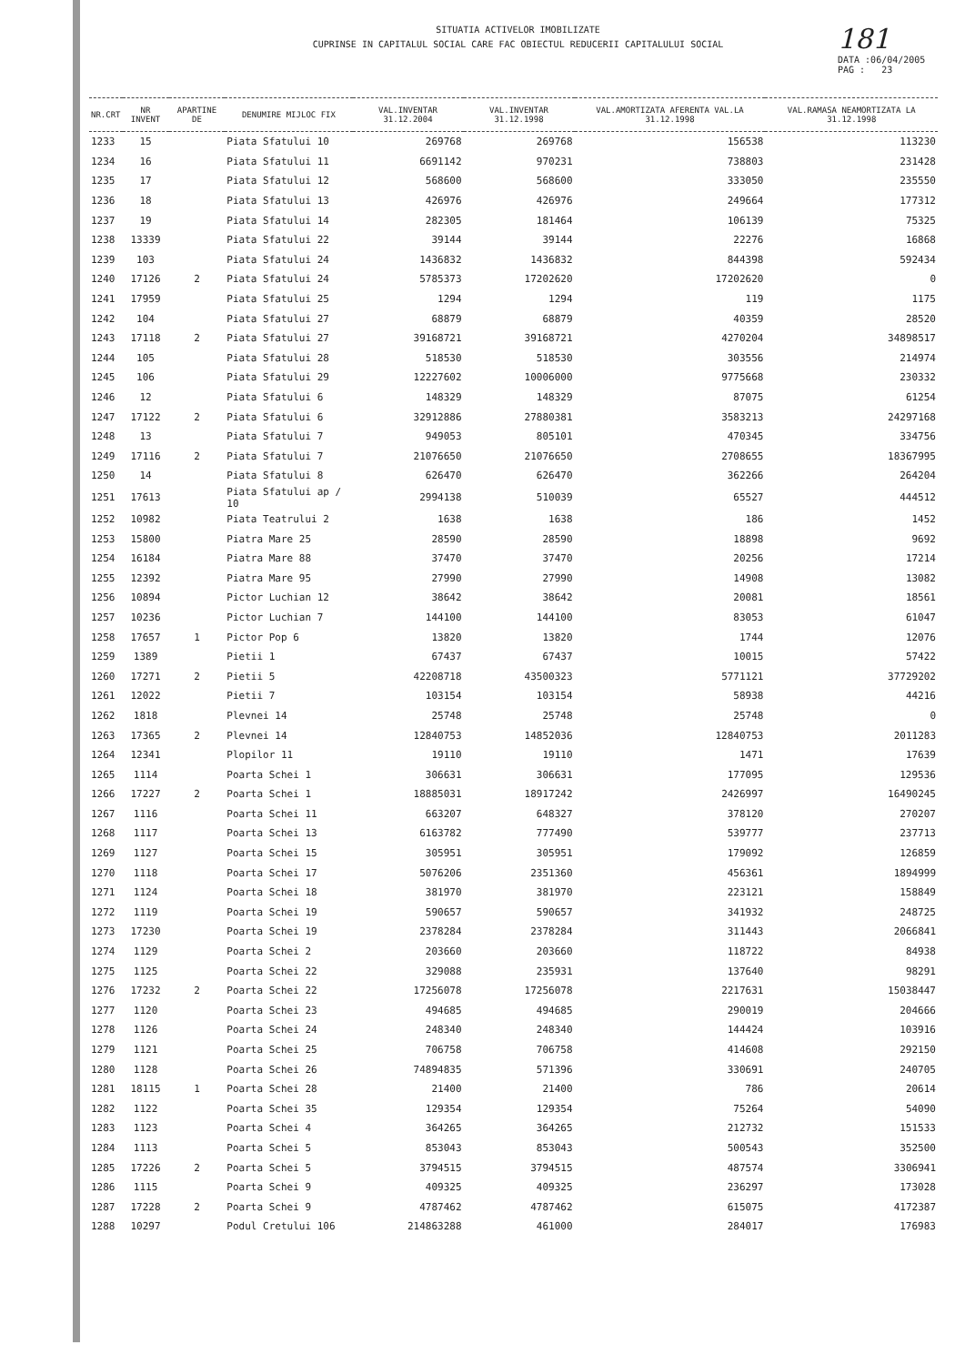SITUATIA ACTIVELOR IMOBILIZATE
CUPRINSE IN CAPITALUL SOCIAL CARE FAC OBIECTUL REDUCERII CAPITALULUI SOCIAL
181
DATA :06/04/2005
PAG : 23
| NR.CRT | NR INVENT | APARTINE DE | DENUMIRE MIJLOC FIX | VAL.INVENTAR 31.12.2004 | VAL.INVENTAR 31.12.1998 | VAL.AMORTIZATA AFERENTA VAL.LA 31.12.1998 | VAL.RAMASA NEAMORTIZATA LA 31.12.1998 |
| --- | --- | --- | --- | --- | --- | --- | --- |
| 1233 | 15 | | Piata Sfatului 10 | 269768 | 269768 | 156538 | 113230 |
| 1234 | 16 | | Piata Sfatului 11 | 6691142 | 970231 | 738803 | 231428 |
| 1235 | 17 | | Piata Sfatului 12 | 568600 | 568600 | 333050 | 235550 |
| 1236 | 18 | | Piata Sfatului 13 | 426976 | 426976 | 249664 | 177312 |
| 1237 | 19 | | Piata Sfatului 14 | 282305 | 181464 | 106139 | 75325 |
| 1238 | 13339 | | Piata Sfatului 22 | 39144 | 39144 | 22276 | 16868 |
| 1239 | 103 | | Piata Sfatului 24 | 1436832 | 1436832 | 844398 | 592434 |
| 1240 | 17126 | 2 | Piata Sfatului 24 | 5785373 | 17202620 | 17202620 | 0 |
| 1241 | 17959 | | Piata Sfatului 25 | 1294 | 1294 | 119 | 1175 |
| 1242 | 104 | | Piata Sfatului 27 | 68879 | 68879 | 40359 | 28520 |
| 1243 | 17118 | 2 | Piata Sfatului 27 | 39168721 | 39168721 | 4270204 | 34898517 |
| 1244 | 105 | | Piata Sfatului 28 | 518530 | 518530 | 303556 | 214974 |
| 1245 | 106 | | Piata Sfatului 29 | 12227602 | 10006000 | 9775668 | 230332 |
| 1246 | 12 | | Piata Sfatului 6 | 148329 | 148329 | 87075 | 61254 |
| 1247 | 17122 | 2 | Piata Sfatului 6 | 32912886 | 27880381 | 3583213 | 24297168 |
| 1248 | 13 | | Piata Sfatului 7 | 949053 | 805101 | 470345 | 334756 |
| 1249 | 17116 | 2 | Piata Sfatului 7 | 21076650 | 21076650 | 2708655 | 18367995 |
| 1250 | 14 | | Piata Sfatului 8 | 626470 | 626470 | 362266 | 264204 |
| 1251 | 17613 | | Piata Sfatului ap / 10 | 2994138 | 510039 | 65527 | 444512 |
| 1252 | 10982 | | Piata Teatrului 2 | 1638 | 1638 | 186 | 1452 |
| 1253 | 15800 | | Piatra Mare 25 | 28590 | 28590 | 18898 | 9692 |
| 1254 | 16184 | | Piatra Mare 88 | 37470 | 37470 | 20256 | 17214 |
| 1255 | 12392 | | Piatra Mare 95 | 27990 | 27990 | 14908 | 13082 |
| 1256 | 10894 | | Pictor Luchian 12 | 38642 | 38642 | 20081 | 18561 |
| 1257 | 10236 | | Pictor Luchian 7 | 144100 | 144100 | 83053 | 61047 |
| 1258 | 17657 | 1 | Pictor Pop 6 | 13820 | 13820 | 1744 | 12076 |
| 1259 | 1389 | | Pietii 1 | 67437 | 67437 | 10015 | 57422 |
| 1260 | 17271 | 2 | Pietii 5 | 42208718 | 43500323 | 5771121 | 37729202 |
| 1261 | 12022 | | Pietii 7 | 103154 | 103154 | 58938 | 44216 |
| 1262 | 1818 | | Plevnei 14 | 25748 | 25748 | 25748 | 0 |
| 1263 | 17365 | 2 | Plevnei 14 | 12840753 | 14852036 | 12840753 | 2011283 |
| 1264 | 12341 | | Plopilor 11 | 19110 | 19110 | 1471 | 17639 |
| 1265 | 1114 | | Poarta Schei 1 | 306631 | 306631 | 177095 | 129536 |
| 1266 | 17227 | 2 | Poarta Schei 1 | 18885031 | 18917242 | 2426997 | 16490245 |
| 1267 | 1116 | | Poarta Schei 11 | 663207 | 648327 | 378120 | 270207 |
| 1268 | 1117 | | Poarta Schei 13 | 6163782 | 777490 | 539777 | 237713 |
| 1269 | 1127 | | Poarta Schei 15 | 305951 | 305951 | 179092 | 126859 |
| 1270 | 1118 | | Poarta Schei 17 | 5076206 | 2351360 | 456361 | 1894999 |
| 1271 | 1124 | | Poarta Schei 18 | 381970 | 381970 | 223121 | 158849 |
| 1272 | 1119 | | Poarta Schei 19 | 590657 | 590657 | 341932 | 248725 |
| 1273 | 17230 | | Poarta Schei 19 | 2378284 | 2378284 | 311443 | 2066841 |
| 1274 | 1129 | | Poarta Schei 2 | 203660 | 203660 | 118722 | 84938 |
| 1275 | 1125 | | Poarta Schei 22 | 329088 | 235931 | 137640 | 98291 |
| 1276 | 17232 | 2 | Poarta Schei 22 | 17256078 | 17256078 | 2217631 | 15038447 |
| 1277 | 1120 | | Poarta Schei 23 | 494685 | 494685 | 290019 | 204666 |
| 1278 | 1126 | | Poarta Schei 24 | 248340 | 248340 | 144424 | 103916 |
| 1279 | 1121 | | Poarta Schei 25 | 706758 | 706758 | 414608 | 292150 |
| 1280 | 1128 | | Poarta Schei 26 | 74894835 | 571396 | 330691 | 240705 |
| 1281 | 18115 | 1 | Poarta Schei 28 | 21400 | 21400 | 786 | 20614 |
| 1282 | 1122 | | Poarta Schei 35 | 129354 | 129354 | 75264 | 54090 |
| 1283 | 1123 | | Poarta Schei 4 | 364265 | 364265 | 212732 | 151533 |
| 1284 | 1113 | | Poarta Schei 5 | 853043 | 853043 | 500543 | 352500 |
| 1285 | 17226 | 2 | Poarta Schei 5 | 3794515 | 3794515 | 487574 | 3306941 |
| 1286 | 1115 | | Poarta Schei 9 | 409325 | 409325 | 236297 | 173028 |
| 1287 | 17228 | 2 | Poarta Schei 9 | 4787462 | 4787462 | 615075 | 4172387 |
| 1288 | 10297 | | Podul Cretului 106 | 214863288 | 461000 | 284017 | 176983 |